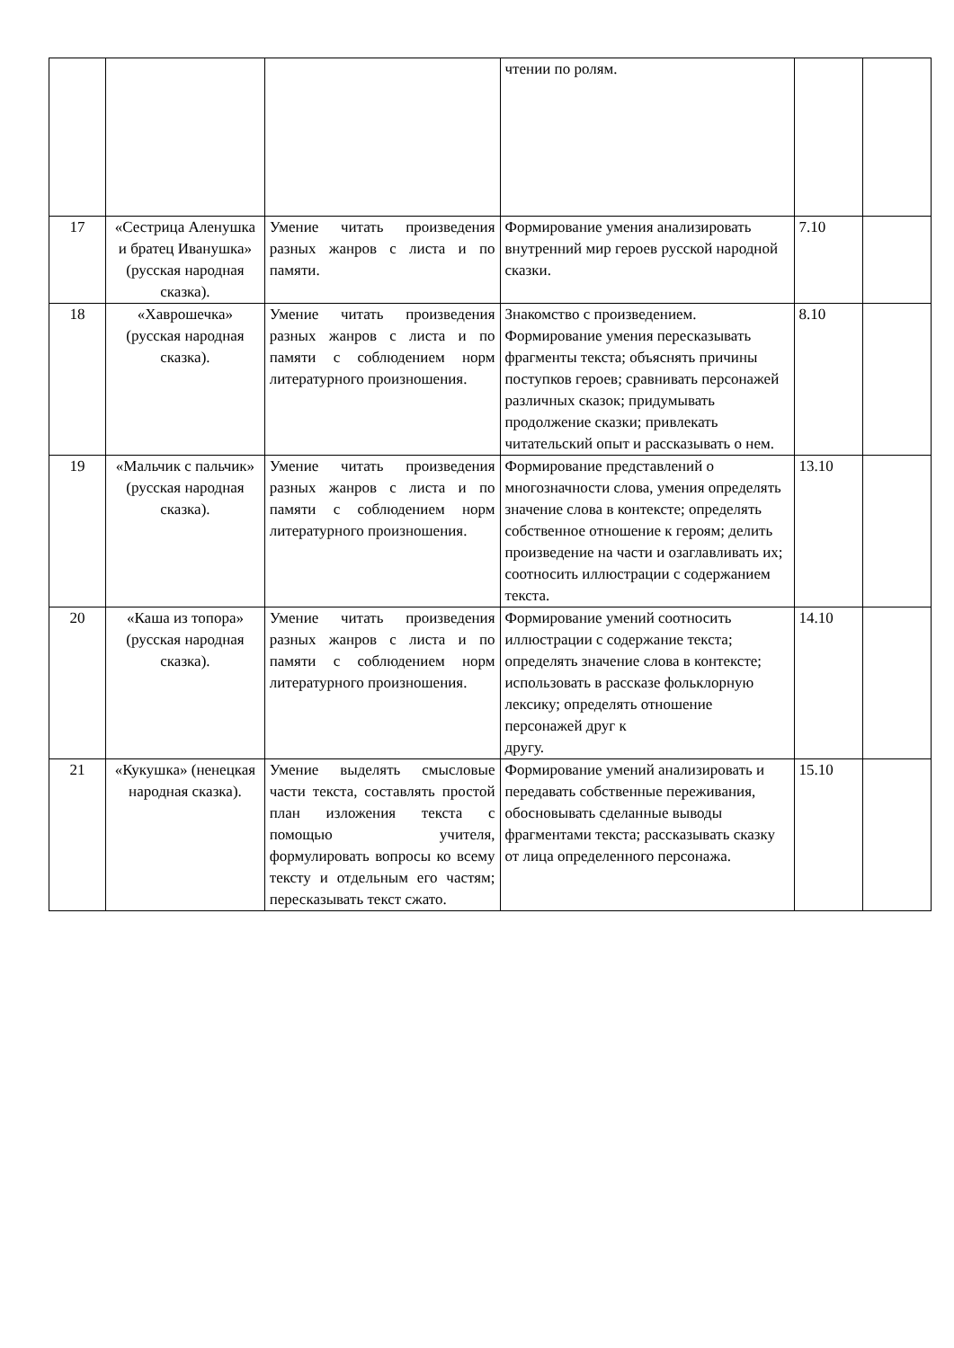| | | | чтении по ролям. | | |
| 17 | «Сестрица Аленушка и братец Иванушка» (русская народная сказка). | Умение читать произведения разных жанров с листа и по памяти. | Формирование умения анализировать внутренний мир героев русской народной сказки. | 7.10 | |
| 18 | «Хаврошечка» (русская народная сказка). | Умение читать произведения разных жанров с листа и по памяти с соблюдением норм литературного произношения. | Знакомство с произведением. Формирование умения пересказывать фрагменты текста; объяснять причины поступков героев; сравнивать персонажей различных сказок; придумывать продолжение сказки; привлекать читательский опыт и рассказывать о нем. | 8.10 | |
| 19 | «Мальчик с пальчик» (русская народная сказка). | Умение читать произведения разных жанров с листа и по памяти с соблюдением норм литературного произношения. | Формирование представлений о многозначности слова, умения определять значение слова в контексте; определять собственное отношение к героям; делить произведение на части и озаглавливать их; соотносить иллюстрации с содержанием текста. | 13.10 | |
| 20 | «Каша из топора» (русская народная сказка). | Умение читать произведения разных жанров с листа и по памяти с соблюдением норм литературного произношения. | Формирование умений соотносить иллюстрации с содержание текста; определять значение слова в контексте; использовать в рассказе фольклорную лексику; определять отношение персонажей друг к другу. | 14.10 | |
| 21 | «Кукушка» (ненецкая народная сказка). | Умение выделять смысловые части текста, составлять простой план изложения текста с помощью учителя, формулировать вопросы ко всему тексту и отдельным его частям; пересказывать текст сжато. | Формирование умений анализировать и передавать собственные переживания, обосновывать сделанные выводы фрагментами текста; рассказывать сказку от лица определенного персонажа. | 15.10 | |